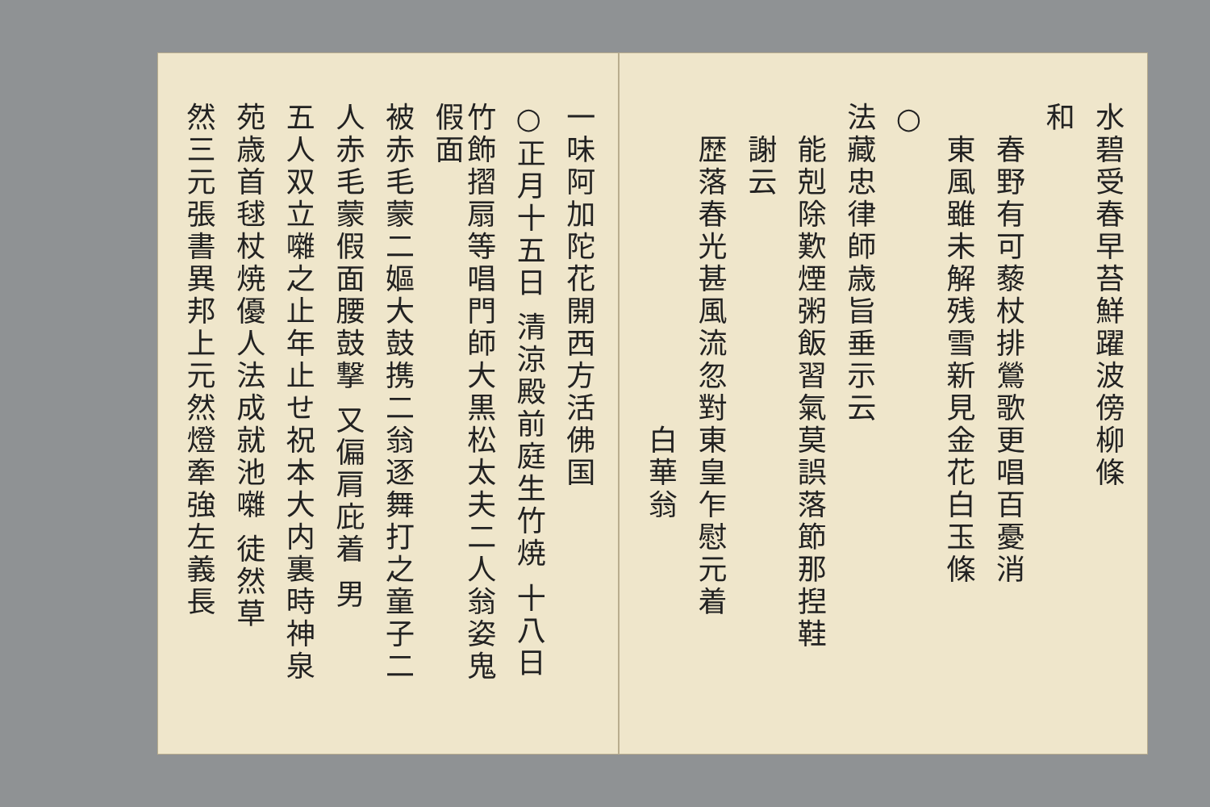一味阿加陀花開西方活佛国
○正月十五日 清涼殿前庭生竹焼 十八日
竹飾摺扇等唱門師大黒松太夫二人翁姿鬼假面
被赤毛蒙二嫗大鼓携二翁逐舞打之童子二
人赤毛蒙假面腰鼓撃 又偏肩庇着 男
五人双立囃之止年止せ祝本大内裏時神泉
苑歳首毬杖焼優人法成就池囃 徒然草
然三元張書異邦上元然燈牽強左義長
水碧受春早苔鮮躍波傍柳條
和
春野有可藜杖排鶯歌更唱百憂消
東風雖未解残雪新見金花白玉條
○
法藏忠律師歳旨垂示云
能剋除歎煙粥飯習氣莫誤落節那揑鞋
謝云
歴落春光甚風流忽對東皇乍慰元着
白華翁